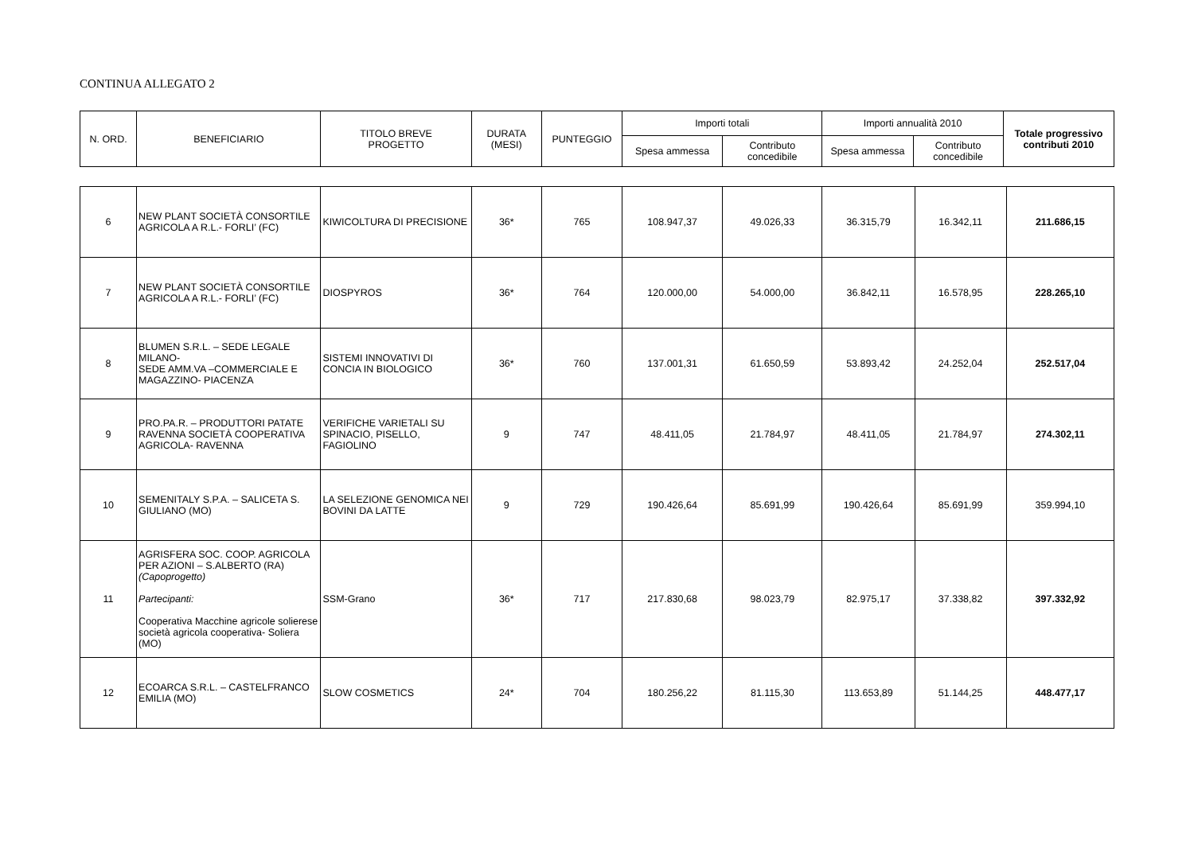CONTINUA ALLEGATO 2
| N. ORD. | BENEFICIARIO | TITOLO BREVE PROGETTO | DURATA (MESI) | PUNTEGGIO | Importi totali | | Importi annualità 2010 | | Totale progressivo contributi 2010 |
| --- | --- | --- | --- | --- | --- | --- | --- | --- | --- |
| | | | | | Spesa ammessa | Contributo concedibile | Spesa ammessa | Contributo concedibile | |
| 6 | NEW PLANT SOCIETÀ CONSORTILE AGRICOLA A R.L.- FORLI’ (FC) | KIWICOLTURA DI PRECISIONE | 36* | 765 | 108.947,37 | 49.026,33 | 36.315,79 | 16.342,11 | 211.686,15 |
| 7 | NEW PLANT SOCIETÀ CONSORTILE AGRICOLA A R.L.- FORLI’ (FC) | DIOSPYROS | 36* | 764 | 120.000,00 | 54.000,00 | 36.842,11 | 16.578,95 | 228.265,10 |
| 8 | BLUMEN S.R.L. – SEDE LEGALE MILANO- SEDE AMM.VA –COMMERCIALE E MAGAZZINO- PIACENZA | SISTEMI INNOVATIVI DI CONCIA IN BIOLOGICO | 36* | 760 | 137.001,31 | 61.650,59 | 53.893,42 | 24.252,04 | 252.517,04 |
| 9 | PRO.PA.R. – PRODUTTORI PATATE RAVENNA SOCIETÀ COOPERATIVA AGRICOLA- RAVENNA | VERIFICHE VARIETALI SU SPINACIO, PISELLO, FAGIOLINO | 9 | 747 | 48.411,05 | 21.784,97 | 48.411,05 | 21.784,97 | 274.302,11 |
| 10 | SEMENITALY S.P.A. – SALICETA S. GIULIANO (MO) | LA SELEZIONE GENOMICA NEI BOVINI DA LATTE | 9 | 729 | 190.426,64 | 85.691,99 | 190.426,64 | 85.691,99 | 359.994,10 |
| 11 | AGRISFERA SOC. COOP. AGRICOLA PER AZIONI – S.ALBERTO (RA) (Capoprogetto) Partecipanti: Cooperativa Macchine agricole solierese società agricola cooperativa- Soliera (MO) | SSM-Grano | 36* | 717 | 217.830,68 | 98.023,79 | 82.975,17 | 37.338,82 | 397.332,92 |
| 12 | ECOARCA S.R.L. – CASTELFRANCO EMILIA (MO) | SLOW COSMETICS | 24* | 704 | 180.256,22 | 81.115,30 | 113.653,89 | 51.144,25 | 448.477,17 |